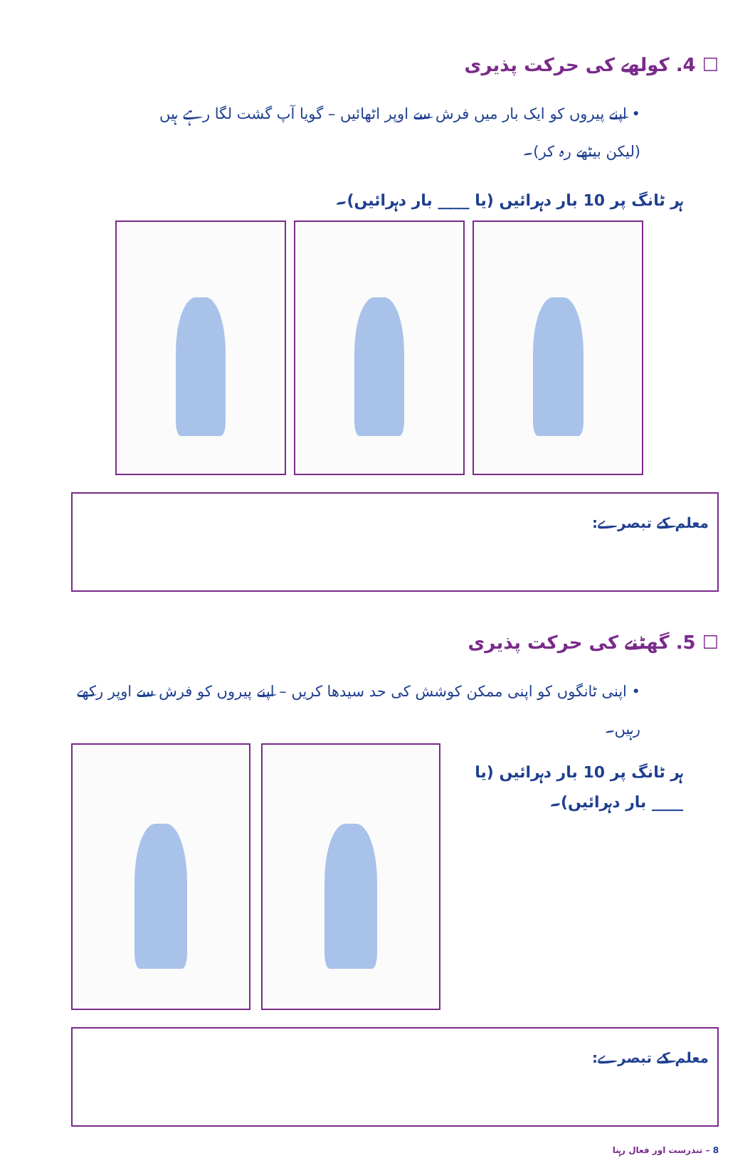☐ 4. کولھے کی حرکت پذیری
• اپنے پیروں کو ایک بار میں فرش سے اوپر اٹھائیں – گویا آپ گشت لگا رہے ہیں (لیکن بیٹھے رہ کر)۔
ہر ٹانگ پر 10 بار دہرائیں (یا ____ بار دہرائیں)۔
معلم کے تبصرے:
☐ 5. گھٹنے کی حرکت پذیری
• اپنی ٹانگوں کو اپنی ممکن کوشش کی حد سیدھا کریں – اپنے پیروں کو فرش سے اوپر رکھے رہیں۔
ہر ٹانگ پر 10 بار دہرائیں (یا ____ بار دہرائیں)۔
معلم کے تبصرے:
8 – تندرست اور فعال رہنا